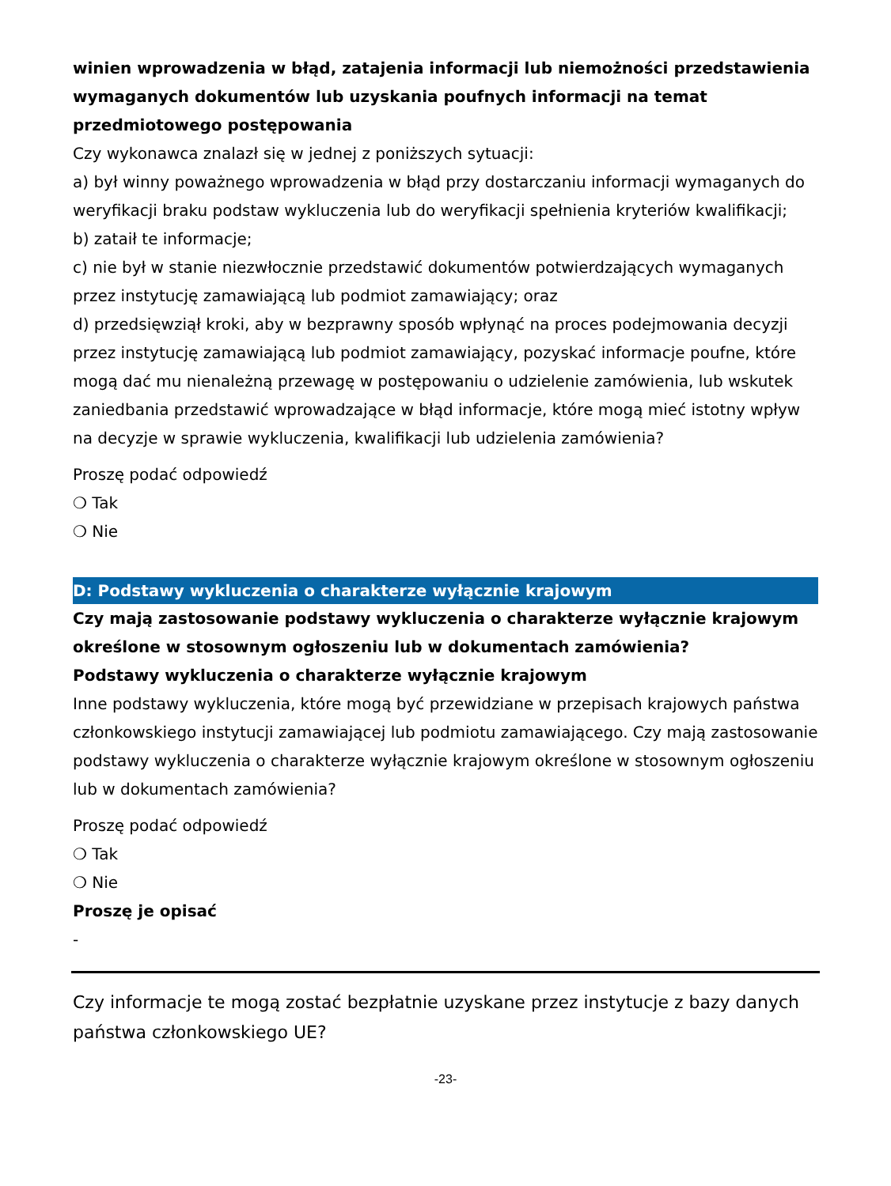winien wprowadzenia w błąd, zatajenia informacji lub niemożności przedstawienia wymaganych dokumentów lub uzyskania poufnych informacji na temat przedmiotowego postępowania
Czy wykonawca znalazł się w jednej z poniższych sytuacji:
a) był winny poważnego wprowadzenia w błąd przy dostarczaniu informacji wymaganych do weryfikacji braku podstaw wykluczenia lub do weryfikacji spełnienia kryteriów kwalifikacji;
b) zataił te informacje;
c) nie był w stanie niezwłocznie przedstawić dokumentów potwierdzających wymaganych przez instytucję zamawiającą lub podmiot zamawiający; oraz
d) przedsięwziął kroki, aby w bezprawny sposób wpłynąć na proces podejmowania decyzji przez instytucję zamawiającą lub podmiot zamawiający, pozyskać informacje poufne, które mogą dać mu nienależną przewagę w postępowaniu o udzielenie zamówienia, lub wskutek zaniedbania przedstawić wprowadzające w błąd informacje, które mogą mieć istotny wpływ na decyzje w sprawie wykluczenia, kwalifikacji lub udzielenia zamówienia?
Proszę podać odpowiedź
❍ Tak
❍ Nie
D: Podstawy wykluczenia o charakterze wyłącznie krajowym
Czy mają zastosowanie podstawy wykluczenia o charakterze wyłącznie krajowym określone w stosownym ogłoszeniu lub w dokumentach zamówienia?
Podstawy wykluczenia o charakterze wyłącznie krajowym
Inne podstawy wykluczenia, które mogą być przewidziane w przepisach krajowych państwa członkowskiego instytucji zamawiającej lub podmiotu zamawiającego. Czy mają zastosowanie podstawy wykluczenia o charakterze wyłącznie krajowym określone w stosownym ogłoszeniu lub w dokumentach zamówienia?
Proszę podać odpowiedź
❍ Tak
❍ Nie
Proszę je opisać
-
Czy informacje te mogą zostać bezpłatnie uzyskane przez instytucje z bazy danych państwa członkowskiego UE?
-23-